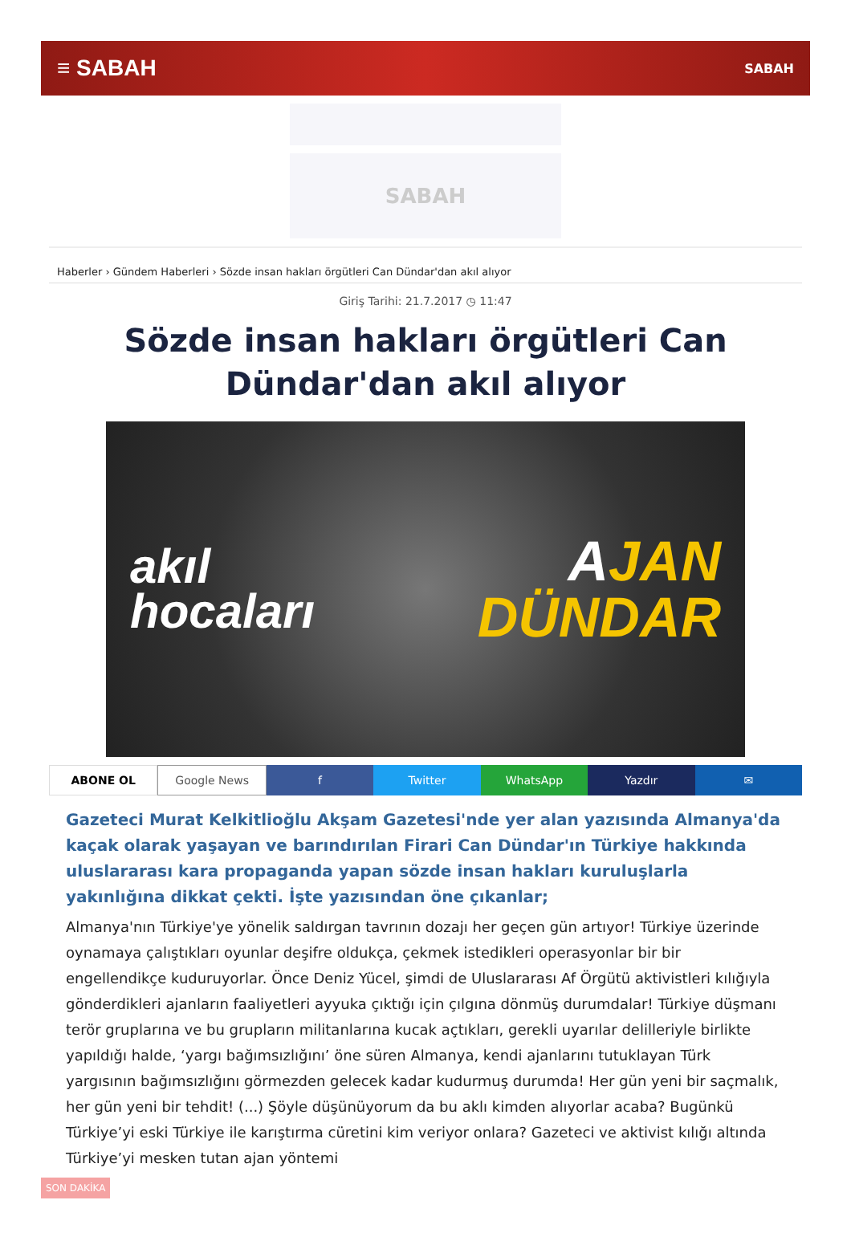≡ SABAH SABAH
SABAH
Haberler › Gündem Haberleri › Sözde insan hakları örgütleri Can Dündar'dan akıl alıyor
Giriş Tarihi: 21.7.2017 ◷ 11:47
Sözde insan hakları örgütleri Can Dündar'dan akıl alıyor
akıl
hocaları AJAN
DÜNDAR
ABONE OL Google News f Twitter WhatsApp Yazdır ✉
Gazeteci Murat Kelkitlioğlu Akşam Gazetesi'nde yer alan yazısında Almanya'da kaçak olarak yaşayan ve barındırılan Firari Can Dündar'ın Türkiye hakkında uluslararası kara propaganda yapan sözde insan hakları kuruluşlarla yakınlığına dikkat çekti. İşte yazısından öne çıkanlar;
Almanya'nın Türkiye'ye yönelik saldırgan tavrının dozajı her geçen gün artıyor! Türkiye üzerinde oynamaya çalıştıkları oyunlar deşifre oldukça, çekmek istedikleri operasyonlar bir bir engellendikçe kuduruyorlar. Önce Deniz Yücel, şimdi de Uluslararası Af Örgütü aktivistleri kılığıyla gönderdikleri ajanların faaliyetleri ayyuka çıktığı için çılgına dönmüş durumdalar! Türkiye düşmanı terör gruplarına ve bu grupların militanlarına kucak açtıkları, gerekli uyarılar delilleriyle birlikte yapıldığı halde, ‘yargı bağımsızlığını’ öne süren Almanya, kendi ajanlarını tutuklayan Türk yargısının bağımsızlığını görmezden gelecek kadar kudurmuş durumda! Her gün yeni bir saçmalık, her gün yeni bir tehdit! (...) Şöyle düşünüyorum da bu aklı kimden alıyorlar acaba? Bugünkü Türkiye’yi eski Türkiye ile karıştırma cüretini kim veriyor onlara? Gazeteci ve aktivist kılığı altında Türkiye’yi mesken tutan ajan yöntemi
SON DAKİKA